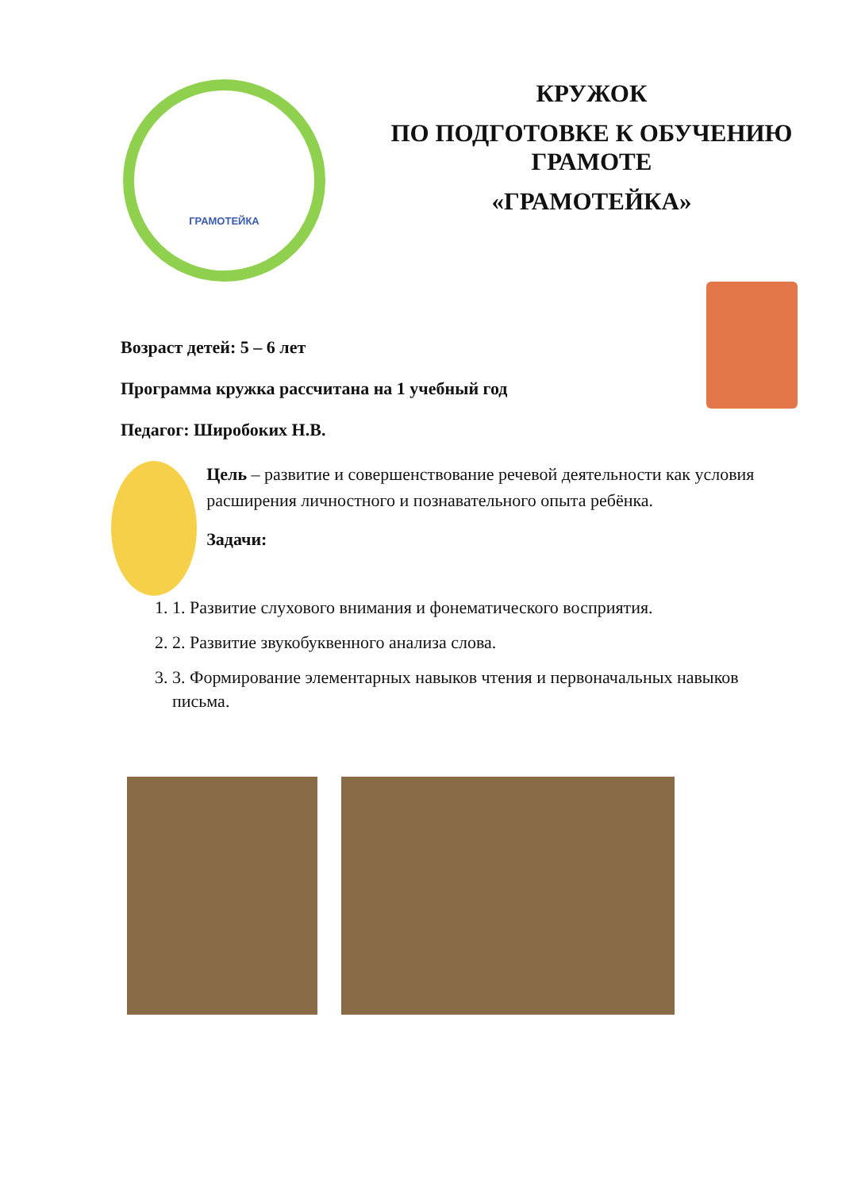ГРАМОТЕЙКА
КРУЖОК
ПО ПОДГОТОВКЕ К ОБУЧЕНИЮ
ГРАМОТЕ
«ГРАМОТЕЙКА»
Возраст детей: 5 – 6 лет
Программа кружка рассчитана на 1 учебный год
Педагог: Широбоких Н.В.
Цель – развитие и совершенствование речевой деятельности как условия расширения личностного и познавательного опыта ребёнка.
Задачи:
1. 1. Развитие слухового внимания и фонематического восприятия.
2. 2. Развитие звукобуквенного анализа слова.
3. 3. Формирование элементарных навыков чтения и первоначальных навыков письма.